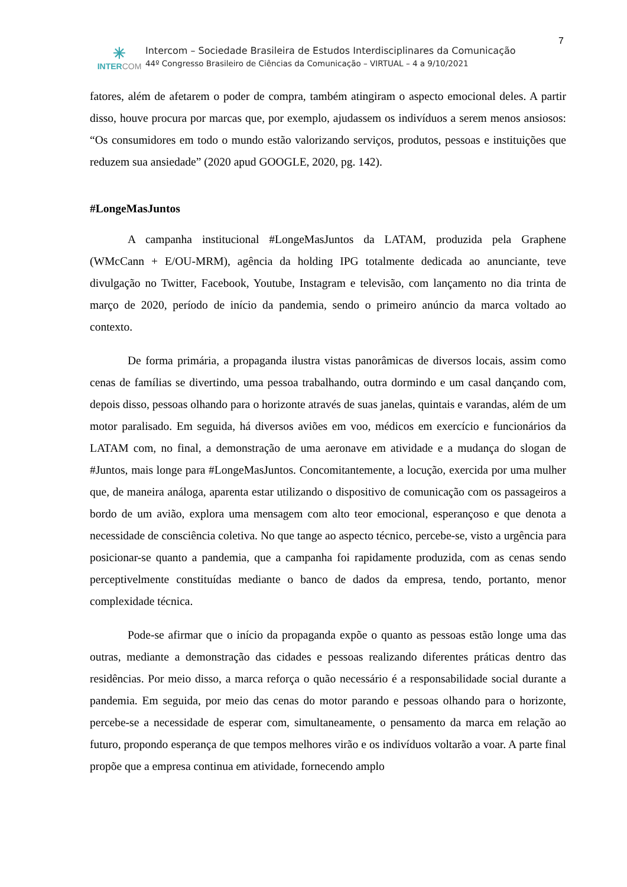7
✳
INTERCOM
Intercom – Sociedade Brasileira de Estudos Interdisciplinares da Comunicação
44º Congresso Brasileiro de Ciências da Comunicação – VIRTUAL – 4 a 9/10/2021
fatores, além de afetarem o poder de compra, também atingiram o aspecto emocional deles. A partir disso, houve procura por marcas que, por exemplo, ajudassem os indivíduos a serem menos ansiosos: “Os consumidores em todo o mundo estão valorizando serviços, produtos, pessoas e instituições que reduzem sua ansiedade” (2020 apud GOOGLE, 2020, pg. 142).
#LongeMasJuntos
A campanha institucional #LongeMasJuntos da LATAM, produzida pela Graphene (WMcCann + E/OU-MRM), agência da holding IPG totalmente dedicada ao anunciante, teve divulgação no Twitter, Facebook, Youtube, Instagram e televisão, com lançamento no dia trinta de março de 2020, período de início da pandemia, sendo o primeiro anúncio da marca voltado ao contexto.
De forma primária, a propaganda ilustra vistas panorâmicas de diversos locais, assim como cenas de famílias se divertindo, uma pessoa trabalhando, outra dormindo e um casal dançando com, depois disso, pessoas olhando para o horizonte através de suas janelas, quintais e varandas, além de um motor paralisado. Em seguida, há diversos aviões em voo, médicos em exercício e funcionários da LATAM com, no final, a demonstração de uma aeronave em atividade e a mudança do slogan de #Juntos, mais longe para #LongeMasJuntos. Concomitantemente, a locução, exercida por uma mulher que, de maneira análoga, aparenta estar utilizando o dispositivo de comunicação com os passageiros a bordo de um avião, explora uma mensagem com alto teor emocional, esperançoso e que denota a necessidade de consciência coletiva. No que tange ao aspecto técnico, percebe-se, visto a urgência para posicionar-se quanto a pandemia, que a campanha foi rapidamente produzida, com as cenas sendo perceptivelmente constituídas mediante o banco de dados da empresa, tendo, portanto, menor complexidade técnica.
Pode-se afirmar que o início da propaganda expõe o quanto as pessoas estão longe uma das outras, mediante a demonstração das cidades e pessoas realizando diferentes práticas dentro das residências. Por meio disso, a marca reforça o quão necessário é a responsabilidade social durante a pandemia. Em seguida, por meio das cenas do motor parando e pessoas olhando para o horizonte, percebe-se a necessidade de esperar com, simultaneamente, o pensamento da marca em relação ao futuro, propondo esperança de que tempos melhores virão e os indivíduos voltarão a voar. A parte final propõe que a empresa continua em atividade, fornecendo amplo